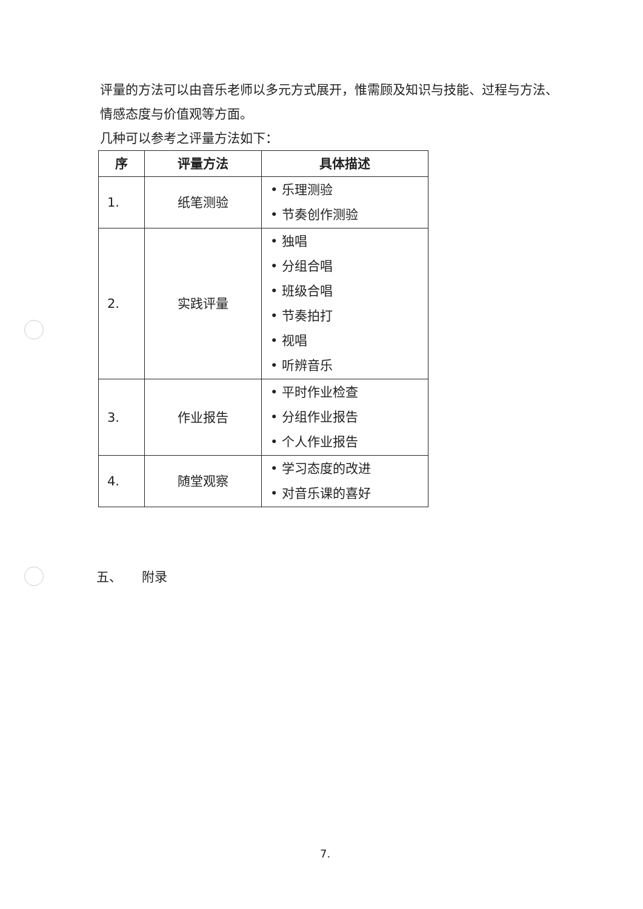评量的方法可以由音乐老师以多元方式展开，惟需顾及知识与技能、过程与方法、情感态度与价值观等方面。
几种可以参考之评量方法如下：
| 序 | 评量方法 | 具体描述 |
| --- | --- | --- |
| 1. | 纸笔测验 | • 乐理测验 • 节奏创作测验 |
| 2. | 实践评量 | • 独唱 • 分组合唱 • 班级合唱 • 节奏拍打 • 视唱 • 听辨音乐 |
| 3. | 作业报告 | • 平时作业检查 • 分组作业报告 • 个人作业报告 |
| 4. | 随堂观察 | • 学习态度的改进 • 对音乐课的喜好 |
五、 附录
7.